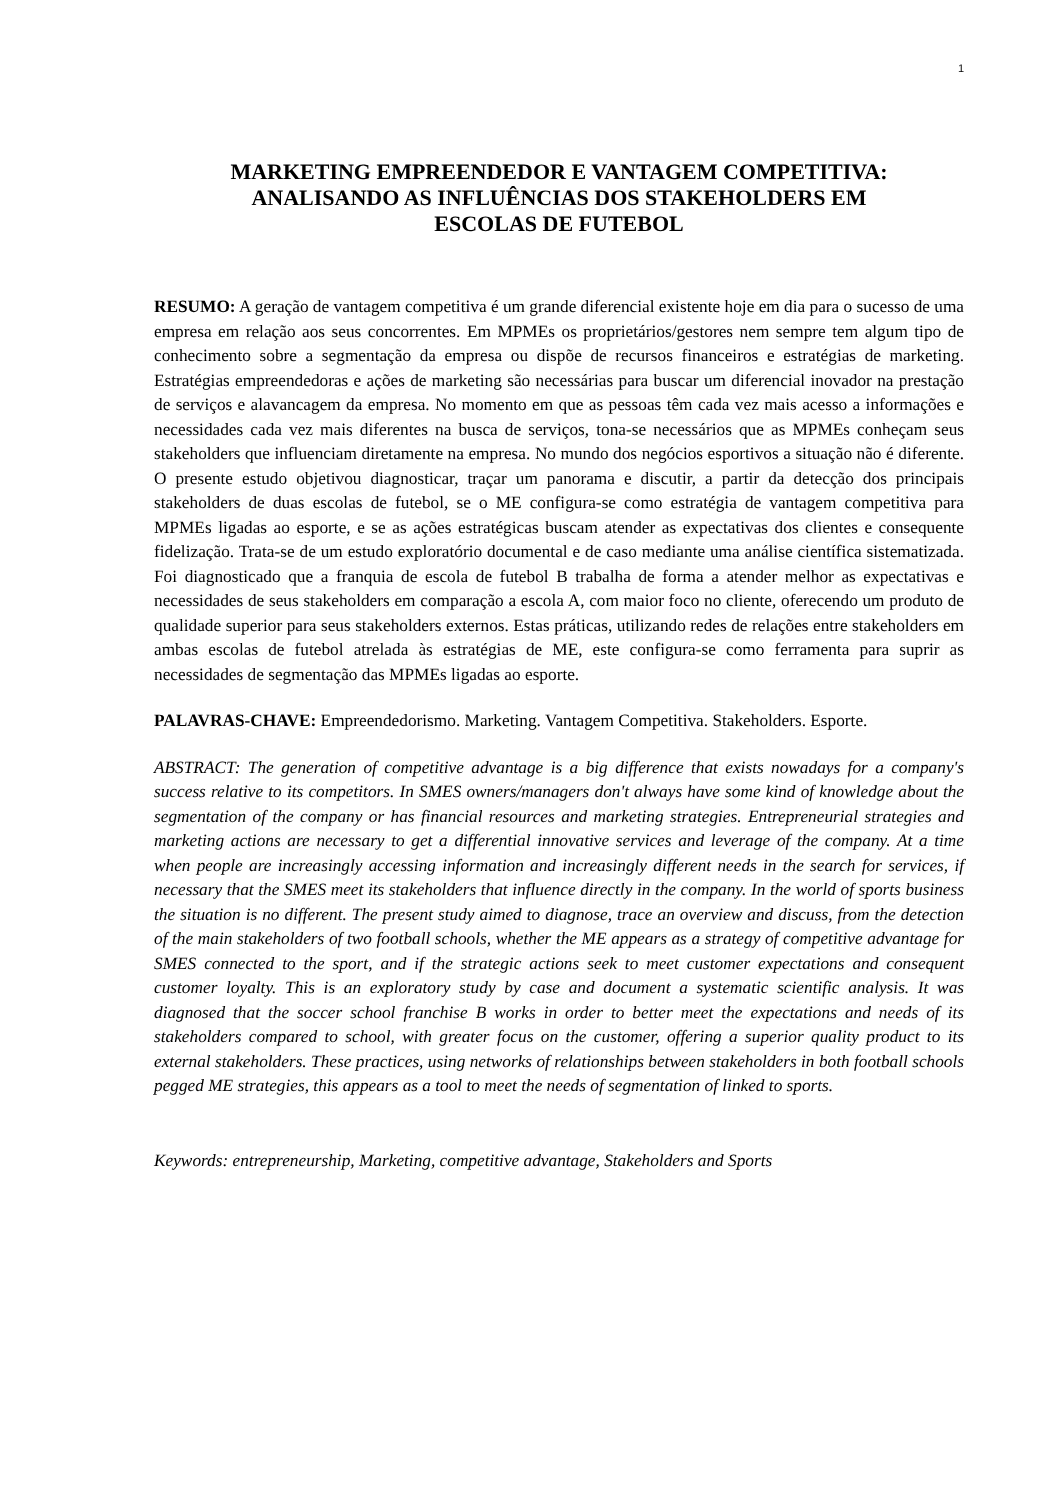1
MARKETING EMPREENDEDOR E VANTAGEM COMPETITIVA:
ANALISANDO AS INFLUÊNCIAS DOS STAKEHOLDERS EM
ESCOLAS DE FUTEBOL
RESUMO: A geração de vantagem competitiva é um grande diferencial existente hoje em dia para o sucesso de uma empresa em relação aos seus concorrentes. Em MPMEs os proprietários/gestores nem sempre tem algum tipo de conhecimento sobre a segmentação da empresa ou dispõe de recursos financeiros e estratégias de marketing. Estratégias empreendedoras e ações de marketing são necessárias para buscar um diferencial inovador na prestação de serviços e alavancagem da empresa. No momento em que as pessoas têm cada vez mais acesso a informações e necessidades cada vez mais diferentes na busca de serviços, tona-se necessários que as MPMEs conheçam seus stakeholders que influenciam diretamente na empresa. No mundo dos negócios esportivos a situação não é diferente. O presente estudo objetivou diagnosticar, traçar um panorama e discutir, a partir da detecção dos principais stakeholders de duas escolas de futebol, se o ME configura-se como estratégia de vantagem competitiva para MPMEs ligadas ao esporte, e se as ações estratégicas buscam atender as expectativas dos clientes e consequente fidelização. Trata-se de um estudo exploratório documental e de caso mediante uma análise científica sistematizada. Foi diagnosticado que a franquia de escola de futebol B trabalha de forma a atender melhor as expectativas e necessidades de seus stakeholders em comparação a escola A, com maior foco no cliente, oferecendo um produto de qualidade superior para seus stakeholders externos. Estas práticas, utilizando redes de relações entre stakeholders em ambas escolas de futebol atrelada às estratégias de ME, este configura-se como ferramenta para suprir as necessidades de segmentação das MPMEs ligadas ao esporte.
PALAVRAS-CHAVE: Empreendedorismo. Marketing. Vantagem Competitiva. Stakeholders. Esporte.
ABSTRACT: The generation of competitive advantage is a big difference that exists nowadays for a company's success relative to its competitors. In SMES owners/managers don't always have some kind of knowledge about the segmentation of the company or has financial resources and marketing strategies. Entrepreneurial strategies and marketing actions are necessary to get a differential innovative services and leverage of the company. At a time when people are increasingly accessing information and increasingly different needs in the search for services, if necessary that the SMES meet its stakeholders that influence directly in the company. In the world of sports business the situation is no different. The present study aimed to diagnose, trace an overview and discuss, from the detection of the main stakeholders of two football schools, whether the ME appears as a strategy of competitive advantage for SMES connected to the sport, and if the strategic actions seek to meet customer expectations and consequent customer loyalty. This is an exploratory study by case and document a systematic scientific analysis. It was diagnosed that the soccer school franchise B works in order to better meet the expectations and needs of its stakeholders compared to school, with greater focus on the customer, offering a superior quality product to its external stakeholders. These practices, using networks of relationships between stakeholders in both football schools pegged ME strategies, this appears as a tool to meet the needs of segmentation of linked to sports.
Keywords: entrepreneurship, Marketing, competitive advantage, Stakeholders and Sports